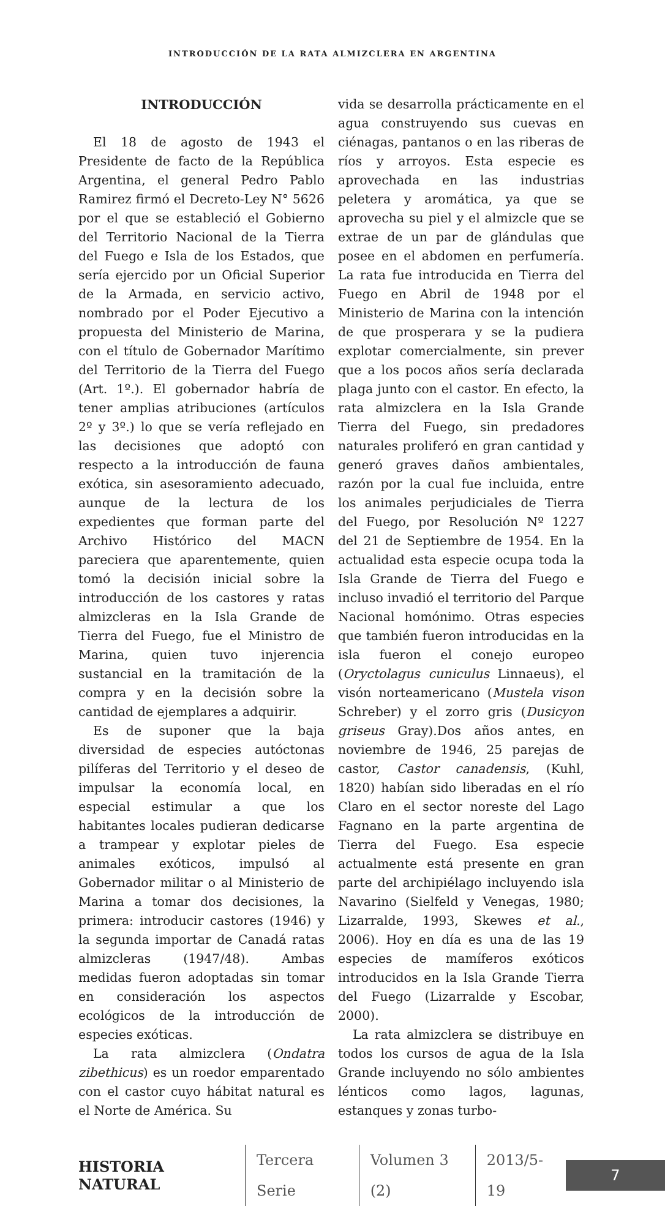INTRODUCCIÓN DE LA RATA ALMIZCLERA EN ARGENTINA
INTRODUCCIÓN
El 18 de agosto de 1943 el Presidente de facto de la República Argentina, el general Pedro Pablo Ramirez firmó el Decreto-Ley N° 5626 por el que se estableció el Gobierno del Territorio Nacional de la Tierra del Fuego e Isla de los Estados, que sería ejercido por un Oficial Superior de la Armada, en servicio activo, nombrado por el Poder Ejecutivo a propuesta del Ministerio de Marina, con el título de Gobernador Marítimo del Territorio de la Tierra del Fuego (Art. 1º.). El gobernador habría de tener amplias atribuciones (artículos 2º y 3º.) lo que se vería reflejado en las decisiones que adoptó con respecto a la introducción de fauna exótica, sin asesoramiento adecuado, aunque de la lectura de los expedientes que forman parte del Archivo Histórico del MACN pareciera que aparentemente, quien tomó la decisión inicial sobre la introducción de los castores y ratas almizcleras en la Isla Grande de Tierra del Fuego, fue el Ministro de Marina, quien tuvo injerencia sustancial en la tramitación de la compra y en la decisión sobre la cantidad de ejemplares a adquirir.
Es de suponer que la baja diversidad de especies autóctonas pilíferas del Territorio y el deseo de impulsar la economía local, en especial estimular a que los habitantes locales pudieran dedicarse a trampear y explotar pieles de animales exóticos, impulsó al Gobernador militar o al Ministerio de Marina a tomar dos decisiones, la primera: introducir castores (1946) y la segunda importar de Canadá ratas almizcleras (1947/48). Ambas medidas fueron adoptadas sin tomar en consideración los aspectos ecológicos de la introducción de especies exóticas.
La rata almizclera (Ondatra zibethicus) es un roedor emparentado con el castor cuyo hábitat natural es el Norte de América. Su
vida se desarrolla prácticamente en el agua construyendo sus cuevas en ciénagas, pantanos o en las riberas de ríos y arroyos. Esta especie es aprovechada en las industrias peletera y aromática, ya que se aprovecha su piel y el almizcle que se extrae de un par de glándulas que posee en el abdomen en perfumería. La rata fue introducida en Tierra del Fuego en Abril de 1948 por el Ministerio de Marina con la intención de que prosperara y se la pudiera explotar comercialmente, sin prever que a los pocos años sería declarada plaga junto con el castor. En efecto, la rata almizclera en la Isla Grande Tierra del Fuego, sin predadores naturales proliferó en gran cantidad y generó graves daños ambientales, razón por la cual fue incluida, entre los animales perjudiciales de Tierra del Fuego, por Resolución Nº 1227 del 21 de Septiembre de 1954. En la actualidad esta especie ocupa toda la Isla Grande de Tierra del Fuego e incluso invadió el territorio del Parque Nacional homónimo. Otras especies que también fueron introducidas en la isla fueron el conejo europeo (Oryctolagus cuniculus Linnaeus), el visón norteamericano (Mustela vison Schreber) y el zorro gris (Dusicyon griseus Gray).Dos años antes, en noviembre de 1946, 25 parejas de castor, Castor canadensis, (Kuhl, 1820) habían sido liberadas en el río Claro en el sector noreste del Lago Fagnano en la parte argentina de Tierra del Fuego. Esa especie actualmente está presente en gran parte del archipiélago incluyendo isla Navarino (Sielfeld y Venegas, 1980; Lizarralde, 1993, Skewes et al., 2006). Hoy en día es una de las 19 especies de mamíferos exóticos introducidos en la Isla Grande Tierra del Fuego (Lizarralde y Escobar, 2000).
La rata almizclera se distribuye en todos los cursos de agua de la Isla Grande incluyendo no sólo ambientes lénticos como lagos, lagunas, estanques y zonas turbo-
HISTORIA NATURAL Tercera Serie Volumen 3 (2) 2013/5-19
7